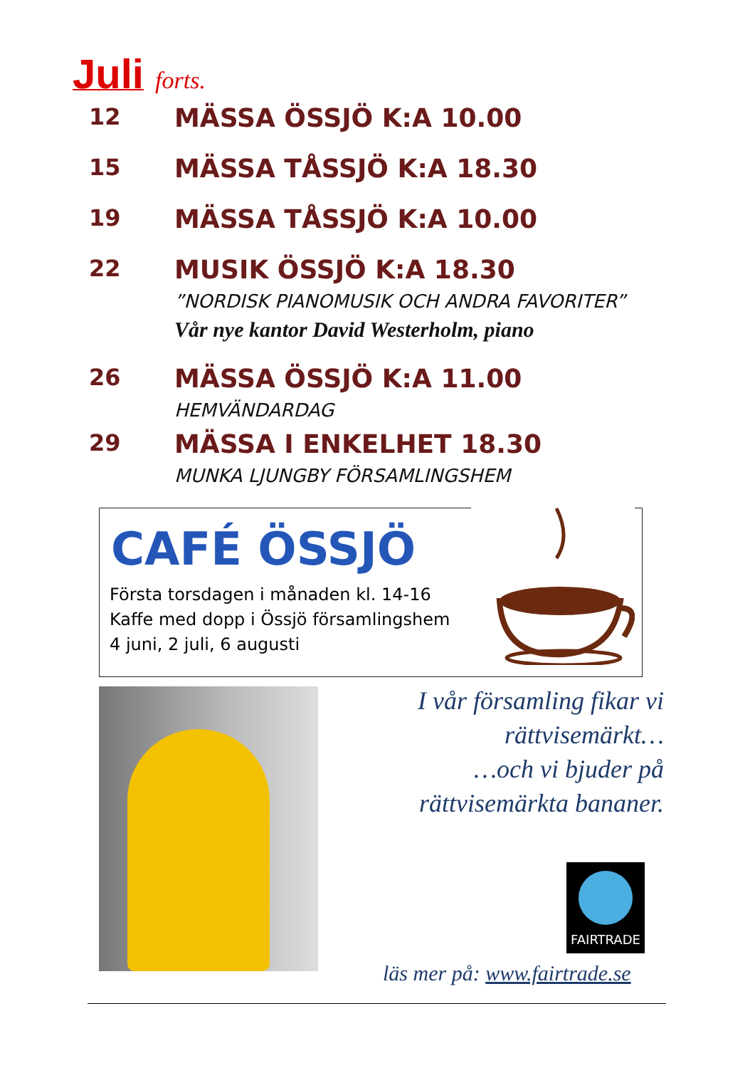Juli forts.
12 MÄSSA ÖSSJÖ K:A 10.00
15 MÄSSA TÅSSJÖ K:A 18.30
19 MÄSSA TÅSSJÖ K:A 10.00
22 MUSIK ÖSSJÖ K:A 18.30
”NORDISK PIANOMUSIK OCH ANDRA FAVORITER”
Vår nye kantor David Westerholm, piano
26 MÄSSA ÖSSJÖ K:A 11.00
HEMVÄNDARDAG
29 MÄSSA I ENKELHET 18.30
MUNKA LJUNGBY FÖRSAMLINGSHEM
CAFÉ ÖSSJÖ
Första torsdagen i månaden kl. 14-16
Kaffe med dopp i Össjö församlingshem
4 juni, 2 juli, 6 augusti
I vår församling fikar vi
rättvisemärkt…
…och vi bjuder på
rättvisemärkta bananer.
FAIRTRADE
läs mer på: www.fairtrade.se